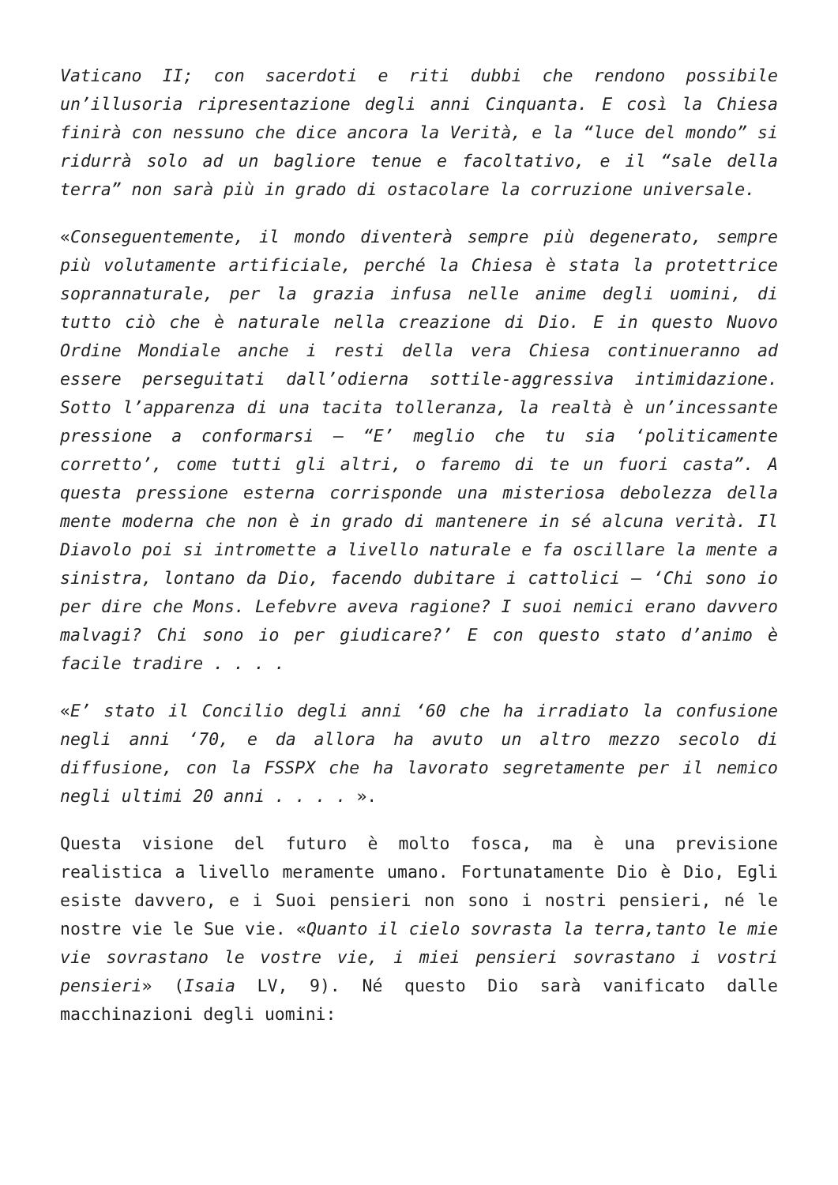Vaticano II; con sacerdoti e riti dubbi che rendono possibile un’illusoria ripresentazione degli anni Cinquanta. E così la Chiesa finirà con nessuno che dice ancora la Verità, e la “luce del mondo” si ridurrà solo ad un bagliore tenue e facoltativo, e il “sale della terra” non sarà più in grado di ostacolare la corruzione universale.
«Conseguentemente, il mondo diventerà sempre più degenerato, sempre più volutamente artificiale, perché la Chiesa è stata la protettrice soprannaturale, per la grazia infusa nelle anime degli uomini, di tutto ciò che è naturale nella creazione di Dio. E in questo Nuovo Ordine Mondiale anche i resti della vera Chiesa continueranno ad essere perseguitati dall’odierna sottile-aggressiva intimidazione. Sotto l’apparenza di una tacita tolleranza, la realtà è un’incessante pressione a conformarsi – “E’ meglio che tu sia ‘politicamente corretto’, come tutti gli altri, o faremo di te un fuori casta”. A questa pressione esterna corrisponde una misteriosa debolezza della mente moderna che non è in grado di mantenere in sé alcuna verità. Il Diavolo poi si intromette a livello naturale e fa oscillare la mente a sinistra, lontano da Dio, facendo dubitare i cattolici – ‘Chi sono io per dire che Mons. Lefebvre aveva ragione? I suoi nemici erano davvero malvagi? Chi sono io per giudicare?’ E con questo stato d’animo è facile tradire . . . .
«E’ stato il Concilio degli anni ‘60 che ha irradiato la confusione negli anni ‘70, e da allora ha avuto un altro mezzo secolo di diffusione, con la FSSPX che ha lavorato segretamente per il nemico negli ultimi 20 anni . . . . ».
Questa visione del futuro è molto fosca, ma è una previsione realistica a livello meramente umano. Fortunatamente Dio è Dio, Egli esiste davvero, e i Suoi pensieri non sono i nostri pensieri, né le nostre vie le Sue vie. «Quanto il cielo sovrasta la terra,tanto le mie vie sovrastano le vostre vie, i miei pensieri sovrastano i vostri pensieri» (Isaia LV, 9). Né questo Dio sarà vanificato dalle macchinazioni degli uomini: